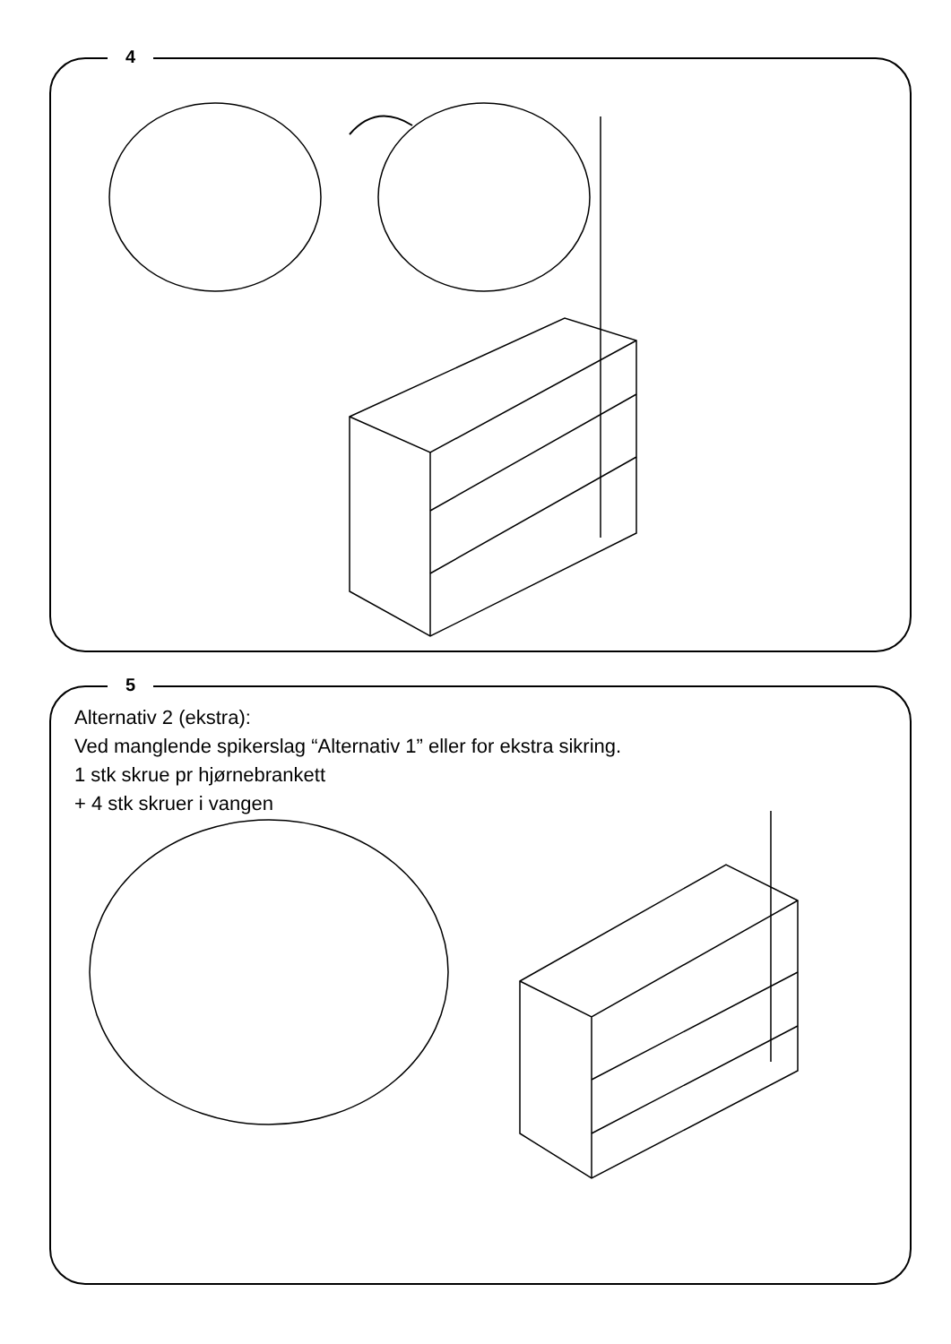4
5
Alternativ 2 (ekstra):
Ved manglende spikerslag “Alternativ 1” eller for ekstra sikring.
1 stk skrue pr hjørnebrankett
+ 4 stk skruer i vangen